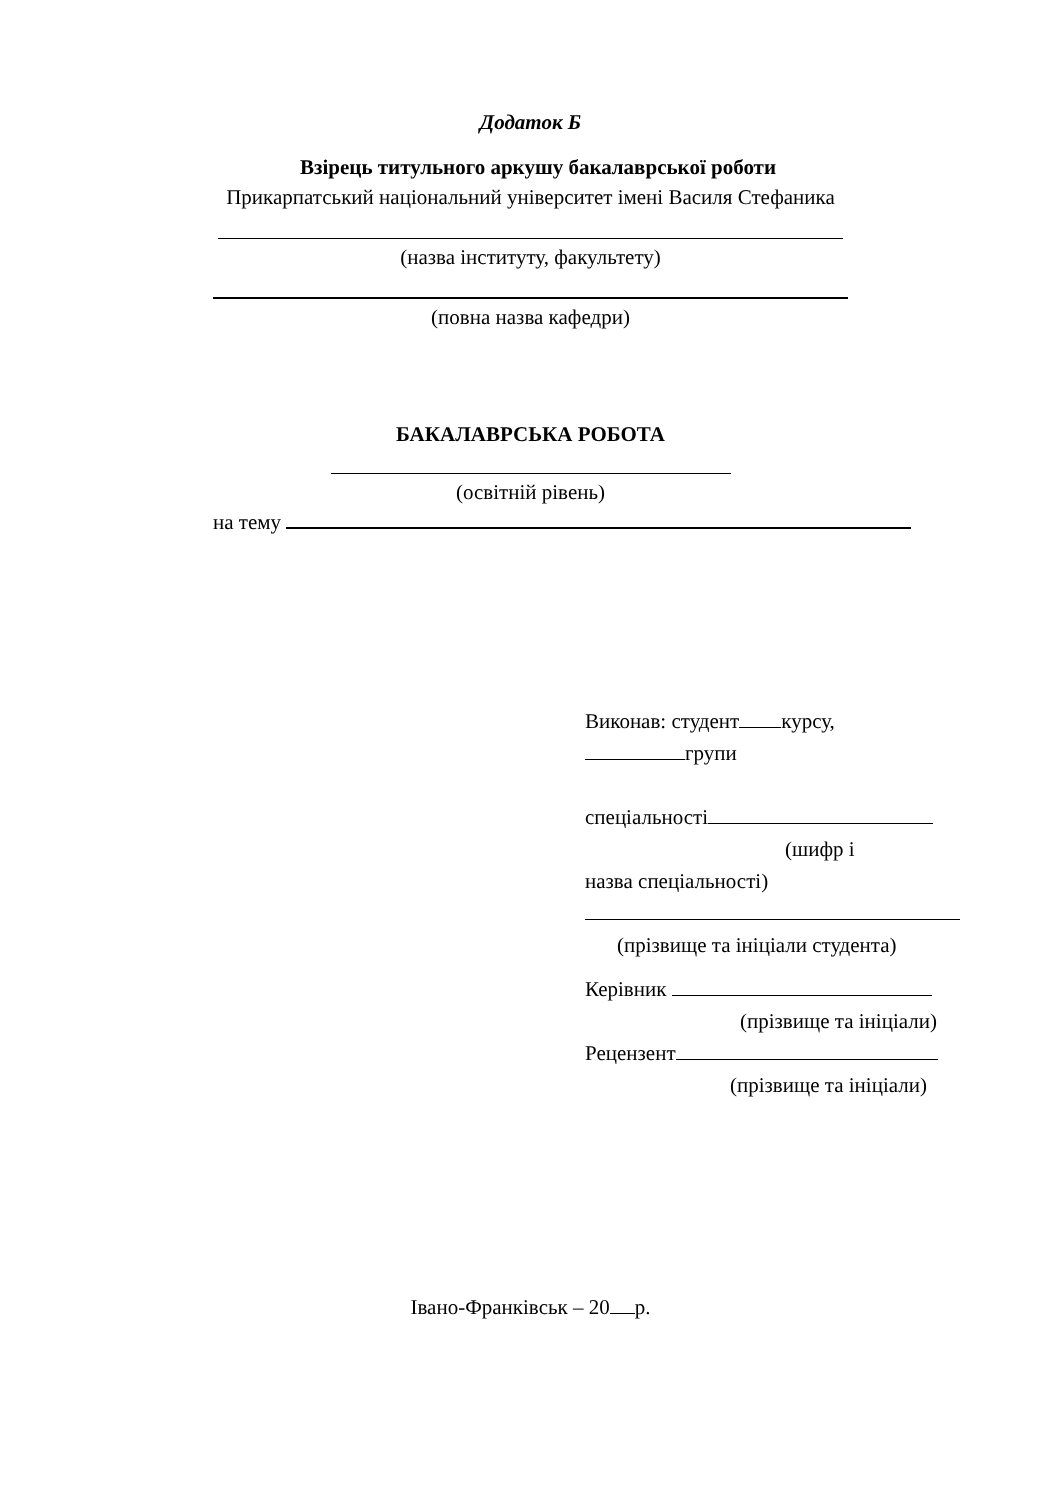Додаток Б
Взірець титульного аркушу бакалаврської роботи
Прикарпатський національний університет імені Василя Стефаника
(назва інституту, факультету)
(повна назва кафедри)
БАКАЛАВРСЬКА РОБОТА
(освітній рівень)
на тему
Виконав: студент курсу,
групи
спеціальності
(шифр і
назва спеціальності)
(прізвище та ініціали студента)
Керівник
(прізвище та ініціали)
Рецензент
(прізвище та ініціали)
Івано-Франківськ – 20 р.